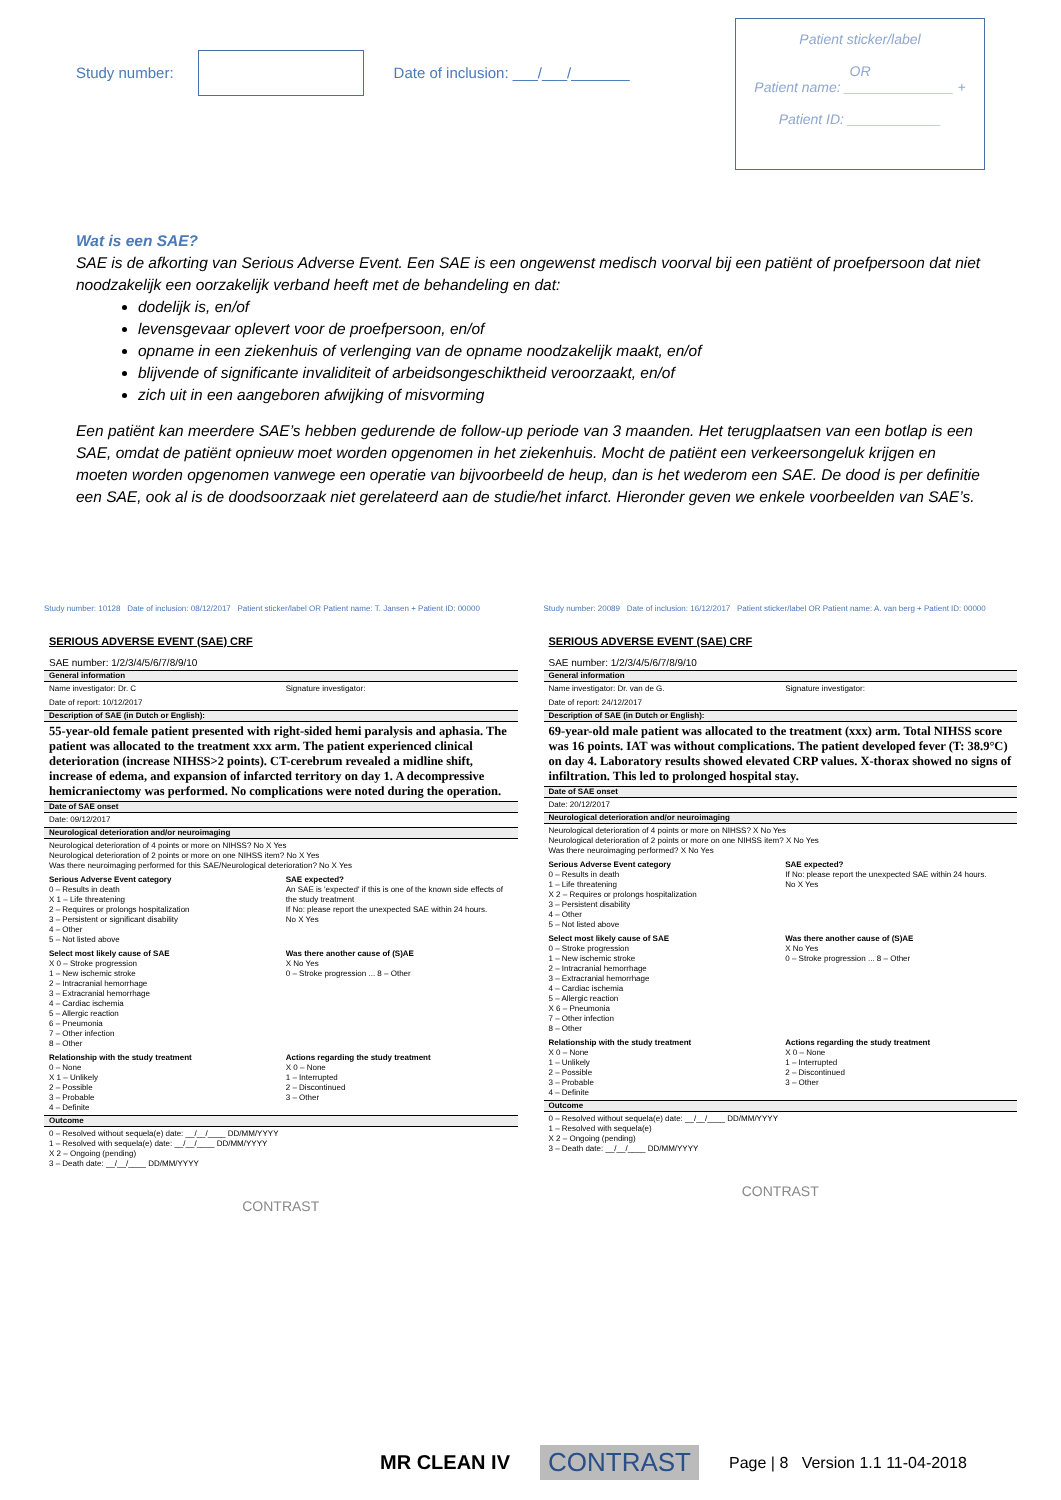Study number: Date of inclusion: ___/___/_______
Patient sticker/label
OR
Patient name: ______________ +
Patient ID: ____________
Wat is een SAE?
SAE is de afkorting van Serious Adverse Event. Een SAE is een ongewenst medisch voorval bij een patiënt of proefpersoon dat niet noodzakelijk een oorzakelijk verband heeft met de behandeling en dat:
dodelijk is, en/of
levensgevaar oplevert voor de proefpersoon, en/of
opname in een ziekenhuis of verlenging van de opname noodzakelijk maakt, en/of
blijvende of significante invaliditeit of arbeidsongeschiktheid veroorzaakt, en/of
zich uit in een aangeboren afwijking of misvorming
Een patiënt kan meerdere SAE’s hebben gedurende de follow-up periode van 3 maanden. Het terugplaatsen van een botlap is een SAE, omdat de patiënt opnieuw moet worden opgenomen in het ziekenhuis. Mocht de patiënt een verkeersongeluk krijgen en moeten worden opgenomen vanwege een operatie van bijvoorbeeld de heup, dan is het wederom een SAE. De dood is per definitie een SAE, ook al is de doodsoorzaak niet gerelateerd aan de studie/het infarct. Hieronder geven we enkele voorbeelden van SAE’s.
Study number: 10128 Date of inclusion: 08/12/2017 Patient sticker/label OR Patient name: T. Jansen + Patient ID: 00000
SERIOUS ADVERSE EVENT (SAE) CRF
SAE number: 1/2/3/4/5/6/7/8/9/10
General information
Name investigator: Dr. C Signature investigator:
Date of report: 10/12/2017
Description of SAE (in Dutch or English):
55-year-old female patient presented with right-sided hemi paralysis and aphasia. The patient was allocated to the treatment xxx arm. The patient experienced clinical deterioration (increase NIHSS>2 points). CT-cerebrum revealed a midline shift, increase of edema, and expansion of infarcted territory on day 1. A decompressive hemicraniectomy was performed. No complications were noted during the operation.
Date of SAE onset
Date: 09/12/2017
Neurological deterioration and/or neuroimaging
Neurological deterioration of 4 points or more on NIHSS? No X Yes
Neurological deterioration of 2 points or more on one NIHSS item? No X Yes
Was there neuroimaging performed for this SAE/Neurological deterioration? No X Yes
Serious Adverse Event category
0 – Results in death
X 1 – Life threatening
2 – Requires or prolongs hospitalization
3 – Persistent or significant disability
4 – Other
5 – Not listed above
SAE expected?
An SAE is 'expected' if this is one of the known side effects of the study treatment
If No: please report the unexpected SAE within 24 hours.
No X Yes
Select most likely cause of SAE
X 0 – Stroke progression
1 – New ischemic stroke
2 – Intracranial hemorrhage
3 – Extracranial hemorrhage
4 – Cardiac ischemia
5 – Allergic reaction
6 – Pneumonia
7 – Other infection
8 – Other
Was there another cause of (S)AE
X No Yes
0 – Stroke progression ... 8 – Other
Relationship with the study treatment
0 – None
X 1 – Unlikely
2 – Possible
3 – Probable
4 – Definite
Actions regarding the study treatment
X 0 – None
1 – Interrupted
2 – Discontinued
3 – Other
Outcome
0 – Resolved without sequela(e) date: __/__/____ DD/MM/YYYY
1 – Resolved with sequela(e) date: __/__/____ DD/MM/YYYY
X 2 – Ongoing (pending)
3 – Death date: __/__/____ DD/MM/YYYY
CONTRAST
Study number: 20089 Date of inclusion: 16/12/2017 Patient sticker/label OR Patient name: A. van berg + Patient ID: 00000
SERIOUS ADVERSE EVENT (SAE) CRF
SAE number: 1/2/3/4/5/6/7/8/9/10
General information
Name investigator: Dr. van de G.
Signature investigator:
Date of report: 24/12/2017
Description of SAE (in Dutch or English):
69-year-old male patient was allocated to the treatment (xxx) arm. Total NIHSS score was 16 points. IAT was without complications. The patient developed fever (T: 38.9°C) on day 4. Laboratory results showed elevated CRP values. X-thorax showed no signs of infiltration. This led to prolonged hospital stay.
Date of SAE onset
Date: 20/12/2017
Neurological deterioration and/or neuroimaging
Neurological deterioration of 4 points or more on NIHSS? X No Yes
Neurological deterioration of 2 points or more on one NIHSS item? X No Yes
Was there neuroimaging performed? X No Yes
Serious Adverse Event category
0 – Results in death
1 – Life threatening
X 2 – Requires or prolongs hospitalization
3 – Persistent disability
4 – Other
5 – Not listed above
SAE expected?
If No: please report the unexpected SAE within 24 hours.
No X Yes
Select most likely cause of SAE
0 – Stroke progression
1 – New ischemic stroke
2 – Intracranial hemorrhage
3 – Extracranial hemorrhage
4 – Cardiac ischemia
5 – Allergic reaction
X 6 – Pneumonia
7 – Other infection
8 – Other
Was there another cause of (S)AE
X No Yes
0 – Stroke progression ... 8 – Other
Relationship with the study treatment
X 0 – None
1 – Unlikely
2 – Possible
3 – Probable
4 – Definite
Actions regarding the study treatment
X 0 – None
1 – Interrupted
2 – Discontinued
3 – Other
Outcome
0 – Resolved without sequela(e) date: __/__/____ DD/MM/YYYY
1 – Resolved with sequela(e)
X 2 – Ongoing (pending)
3 – Death date: __/__/____ DD/MM/YYYY
CONTRAST
MR CLEAN IV CONTRAST Page | 8 Version 1.1 11-04-2018